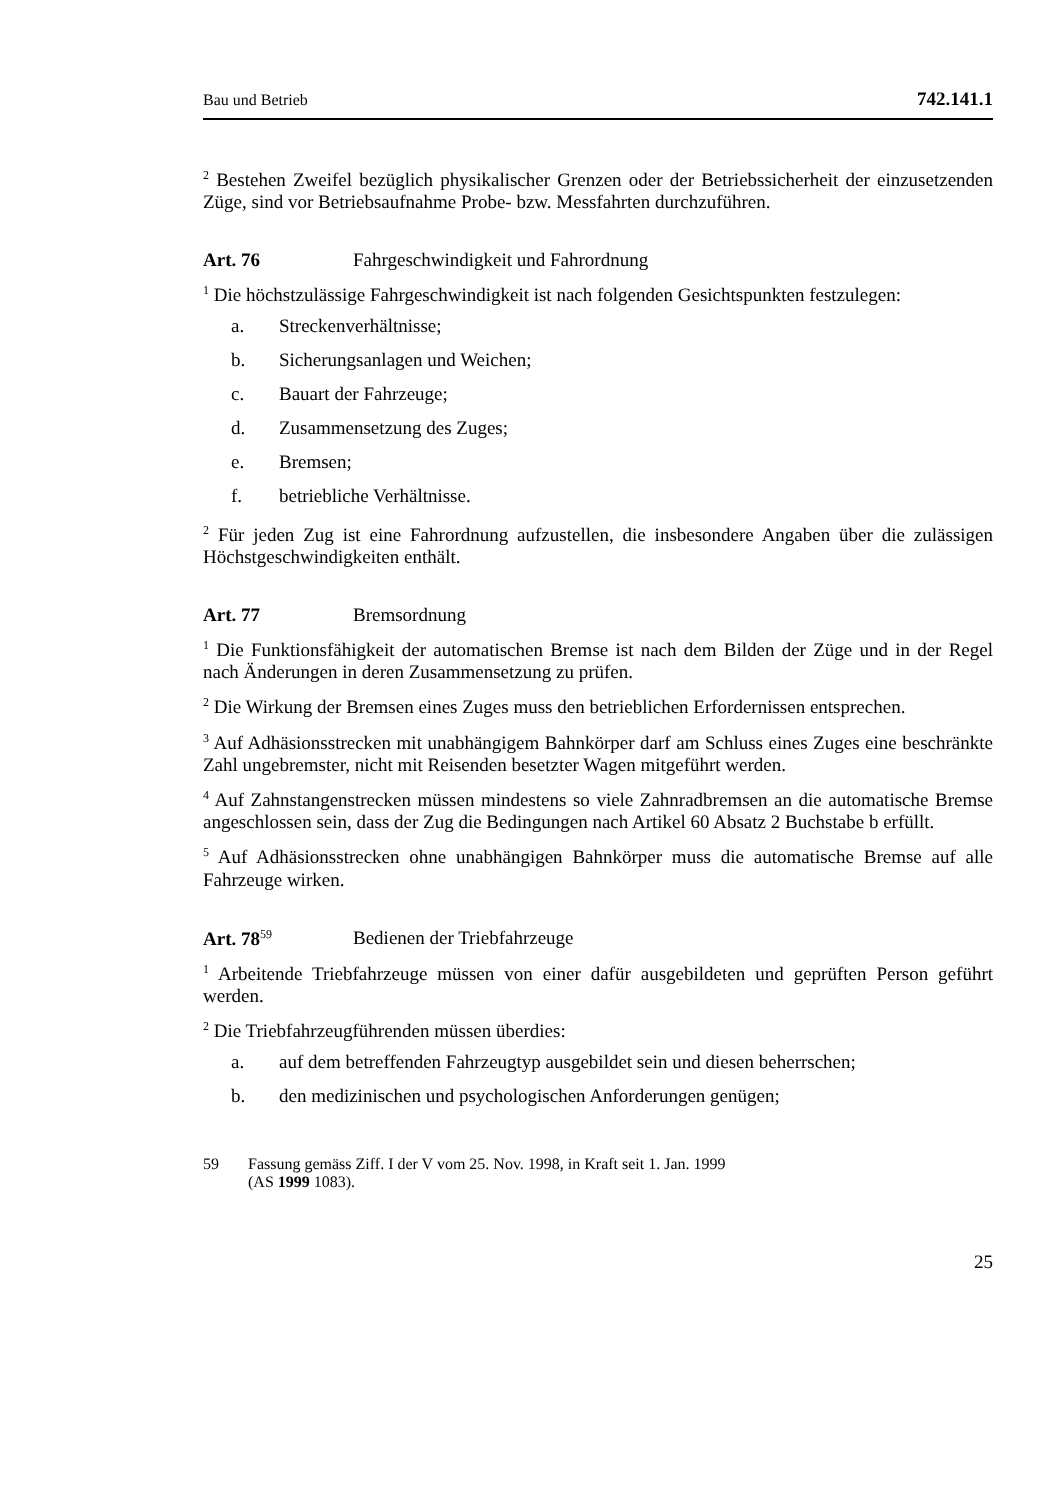Bau und Betrieb 742.141.1
<sup>2</sup> Bestehen Zweifel bezüglich physikalischer Grenzen oder der Betriebssicherheit der einzusetzenden Züge, sind vor Betriebsaufnahme Probe- bzw. Messfahrten durchzuführen.
Art. 76 Fahrgeschwindigkeit und Fahrordnung
<sup>1</sup> Die höchstzulässige Fahrgeschwindigkeit ist nach folgenden Gesichtspunkten festzulegen:
a. Streckenverhältnisse;
b. Sicherungsanlagen und Weichen;
c. Bauart der Fahrzeuge;
d. Zusammensetzung des Zuges;
e. Bremsen;
f. betriebliche Verhältnisse.
<sup>2</sup> Für jeden Zug ist eine Fahrordnung aufzustellen, die insbesondere Angaben über die zulässigen Höchstgeschwindigkeiten enthält.
Art. 77 Bremsordnung
<sup>1</sup> Die Funktionsfähigkeit der automatischen Bremse ist nach dem Bilden der Züge und in der Regel nach Änderungen in deren Zusammensetzung zu prüfen.
<sup>2</sup> Die Wirkung der Bremsen eines Zuges muss den betrieblichen Erfordernissen entsprechen.
<sup>3</sup> Auf Adhäsionsstrecken mit unabhängigem Bahnkörper darf am Schluss eines Zuges eine beschränkte Zahl ungebremster, nicht mit Reisenden besetzter Wagen mitgeführt werden.
<sup>4</sup> Auf Zahnstangenstrecken müssen mindestens so viele Zahnradbremsen an die automatische Bremse angeschlossen sein, dass der Zug die Bedingungen nach Artikel 60 Absatz 2 Buchstabe b erfüllt.
<sup>5</sup> Auf Adhäsionsstrecken ohne unabhängigen Bahnkörper muss die automatische Bremse auf alle Fahrzeuge wirken.
Art. 78<sup>59</sup> Bedienen der Triebfahrzeuge
<sup>1</sup> Arbeitende Triebfahrzeuge müssen von einer dafür ausgebildeten und geprüften Person geführt werden.
<sup>2</sup> Die Triebfahrzeugführenden müssen überdies:
a. auf dem betreffenden Fahrzeugtyp ausgebildet sein und diesen beherrschen;
b. den medizinischen und psychologischen Anforderungen genügen;
59 Fassung gemäss Ziff. I der V vom 25. Nov. 1998, in Kraft seit 1. Jan. 1999
(AS 1999 1083).
25